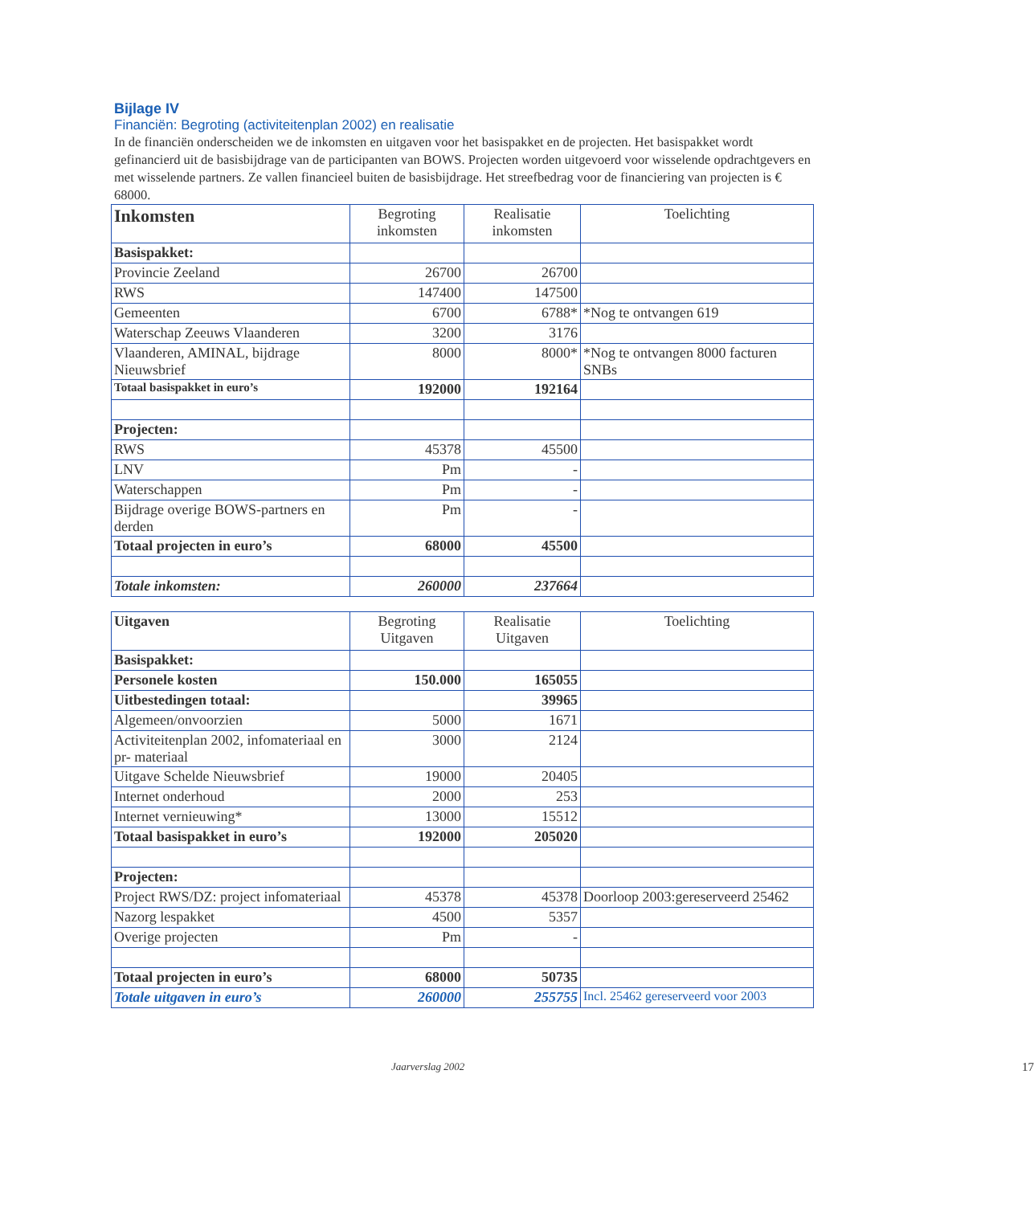Bijlage IV
Financiën: Begroting (activiteitenplan 2002) en realisatie
In de financiën onderscheiden we de inkomsten en uitgaven voor het basispakket en de projecten. Het basispakket wordt gefinancierd uit de basisbijdrage van de participanten van BOWS. Projecten worden uitgevoerd voor wisselende opdrachtgevers en met wisselende partners. Ze vallen financieel buiten de basisbijdrage. Het streefbedrag voor de financiering van projecten is € 68000.
| Inkomsten | Begroting inkomsten | Realisatie inkomsten | Toelichting |
| --- | --- | --- | --- |
| Basispakket: | | | |
| Provincie Zeeland | 26700 | 26700 | |
| RWS | 147400 | 147500 | |
| Gemeenten | 6700 | 6788* | *Nog te ontvangen 619 |
| Waterschap Zeeuws Vlaanderen | 3200 | 3176 | |
| Vlaanderen, AMINAL, bijdrage Nieuwsbrief | 8000 | 8000* | *Nog te ontvangen 8000 facturen SNBs |
| Totaal basispakket in euro’s | 192000 | 192164 | |
| Projecten: | | | |
| RWS | 45378 | 45500 | |
| LNV | Pm | - | |
| Waterschappen | Pm | - | |
| Bijdrage overige BOWS-partners en derden | Pm | - | |
| Totaal projecten in euro’s | 68000 | 45500 | |
| Totale inkomsten: | 260000 | 237664 | |
| Uitgaven | Begroting Uitgaven | Realisatie Uitgaven | Toelichting |
| --- | --- | --- | --- |
| Basispakket: | | | |
| Personele kosten | 150.000 | 165055 | |
| Uitbestedingen totaal: | | 39965 | |
| Algemeen/onvoorzien | 5000 | 1671 | |
| Activiteitenplan 2002, infomateriaal en pr- materiaal | 3000 | 2124 | |
| Uitgave Schelde Nieuwsbrief | 19000 | 20405 | |
| Internet onderhoud | 2000 | 253 | |
| Internet vernieuwing* | 13000 | 15512 | |
| Totaal basispakket in euro’s | 192000 | 205020 | |
| Projecten: | | | |
| Project RWS/DZ: project infomateriaal | 45378 | 45378 | Doorloop 2003:gereserveerd 25462 |
| Nazorg lespakket | 4500 | 5357 | |
| Overige projecten | Pm | - | |
| Totaal projecten in euro’s | 68000 | 50735 | |
| Totale uitgaven in euro’s | 260000 | 255755 | Incl. 25462 gereserveerd voor 2003 |
Jaarverslag 2002 17